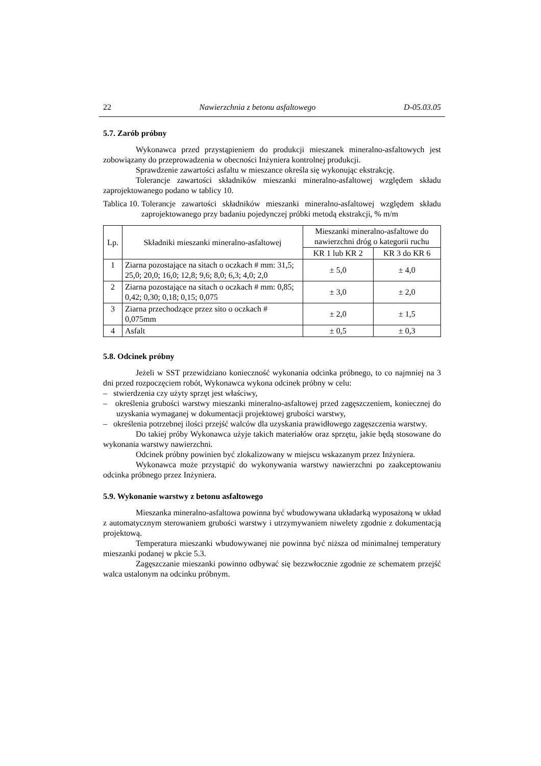22 Nawierzchnia z betonu asfaltowego D-05.03.05
5.7. Zarób próbny
Wykonawca przed przystąpieniem do produkcji mieszanek mineralno-asfaltowych jest zobowiązany do przeprowadzenia w obecności Inżyniera kontrolnej produkcji.
Sprawdzenie zawartości asfaltu w mieszance określa się wykonując ekstrakcję.
Tolerancje zawartości składników mieszanki mineralno-asfaltowej względem składu zaprojektowanego podano w tablicy 10.
Tablica 10. Tolerancje zawartości składników mieszanki mineralno-asfaltowej względem składu zaprojektowanego przy badaniu pojedynczej próbki metodą ekstrakcji, % m/m
| Lp. | Składniki mieszanki mineralno-asfaltowej | Mieszanki mineralno-asfaltowe do nawierzchni dróg o kategorii ruchu | |
| --- | --- | --- | --- |
| | | KR 1 lub KR 2 | KR 3 do KR 6 |
| 1 | Ziarna pozostające na sitach o oczkach # mm: 31,5; 25,0; 20,0; 16,0; 12,8; 9,6; 8,0; 6,3; 4,0; 2,0 | ± 5,0 | ± 4,0 |
| 2 | Ziarna pozostające na sitach o oczkach # mm: 0,85; 0,42; 0,30; 0,18; 0,15; 0,075 | ± 3,0 | ± 2,0 |
| 3 | Ziarna przechodzące przez sito o oczkach # 0,075mm | ± 2,0 | ± 1,5 |
| 4 | Asfalt | ± 0,5 | ± 0,3 |
5.8. Odcinek próbny
Jeżeli w SST przewidziano konieczność wykonania odcinka próbnego, to co najmniej na 3 dni przed rozpoczęciem robót, Wykonawca wykona odcinek próbny w celu:
– stwierdzenia czy użyty sprzęt jest właściwy,
– określenia grubości warstwy mieszanki mineralno-asfaltowej przed zagęszczeniem, koniecznej do uzyskania wymaganej w dokumentacji projektowej grubości warstwy,
– określenia potrzebnej ilości przejść walców dla uzyskania prawidłowego zagęszczenia warstwy.
Do takiej próby Wykonawca użyje takich materiałów oraz sprzętu, jakie będą stosowane do wykonania warstwy nawierzchni.
Odcinek próbny powinien być zlokalizowany w miejscu wskazanym przez Inżyniera.
Wykonawca może przystąpić do wykonywania warstwy nawierzchni po zaakceptowaniu odcinka próbnego przez Inżyniera.
5.9. Wykonanie warstwy z betonu asfaltowego
Mieszanka mineralno-asfaltowa powinna być wbudowywana układarką wyposażoną w układ z automatycznym sterowaniem grubości warstwy i utrzymywaniem niwelety zgodnie z dokumentacją projektową.
Temperatura mieszanki wbudowywanej nie powinna być niższa od minimalnej temperatury mieszanki podanej w pkcie 5.3.
Zagęszczanie mieszanki powinno odbywać się bezzwłocznie zgodnie ze schematem przejść walca ustalonym na odcinku próbnym.